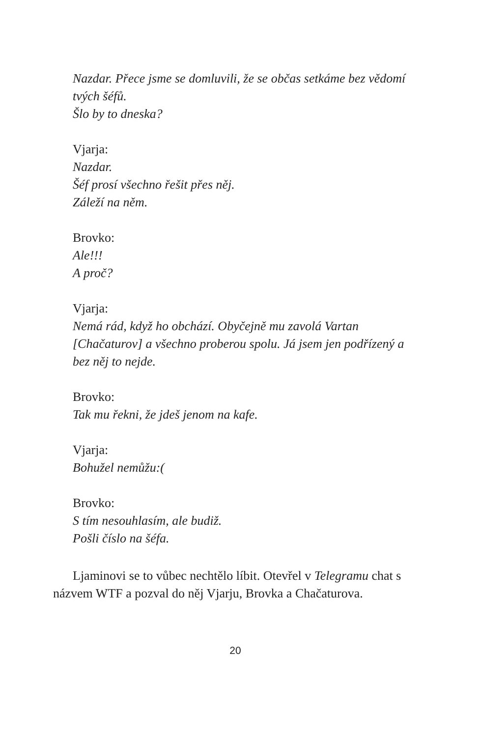Nazdar. Přece jsme se domluvili, že se občas setkáme bez vědomí tvých šéfů.
Šlo by to dneska?
Vjarja:
Nazdar.
Šéf prosí všechno řešit přes něj.
Záleží na něm.
Brovko:
Ale!!!
A proč?
Vjarja:
Nemá rád, když ho obchází. Obyčejně mu zavolá Vartan [Chačaturov] a všechno proberou spolu. Já jsem jen podřízený a bez něj to nejde.
Brovko:
Tak mu řekni, že jdeš jenom na kafe.
Vjarja:
Bohužel nemůžu:(
Brovko:
S tím nesouhlasím, ale budiž.
Pošli číslo na šéfa.
Ljaminovi se to vůbec nechtělo líbit. Otevřel v Telegramu chat s názvem WTF a pozval do něj Vjarju, Brovka a Chačaturova.
20